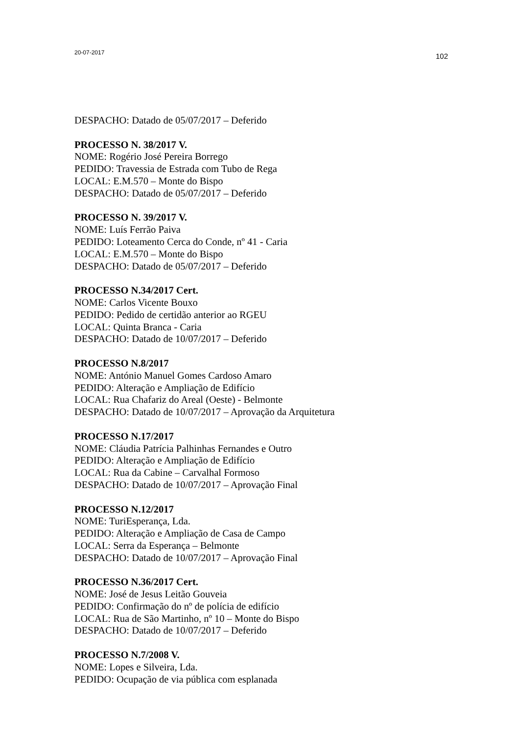20-07-2017 102
DESPACHO: Datado de 05/07/2017 – Deferido
PROCESSO N. 38/2017 V.
NOME: Rogério José Pereira Borrego
PEDIDO: Travessia de Estrada com Tubo de Rega
LOCAL: E.M.570 – Monte do Bispo
DESPACHO: Datado de 05/07/2017 – Deferido
PROCESSO N. 39/2017 V.
NOME: Luís Ferrão Paiva
PEDIDO: Loteamento Cerca do Conde, nº 41 - Caria
LOCAL: E.M.570 – Monte do Bispo
DESPACHO: Datado de 05/07/2017 – Deferido
PROCESSO N.34/2017 Cert.
NOME: Carlos Vicente Bouxo
PEDIDO: Pedido de certidão anterior ao RGEU
LOCAL: Quinta Branca - Caria
DESPACHO: Datado de 10/07/2017 – Deferido
PROCESSO N.8/2017
NOME: António Manuel Gomes Cardoso Amaro
PEDIDO: Alteração e Ampliação de Edifício
LOCAL: Rua Chafariz do Areal (Oeste) - Belmonte
DESPACHO: Datado de 10/07/2017 – Aprovação da Arquitetura
PROCESSO N.17/2017
NOME: Cláudia Patrícia Palhinhas Fernandes e Outro
PEDIDO: Alteração e Ampliação de Edifício
LOCAL: Rua da Cabine – Carvalhal Formoso
DESPACHO: Datado de 10/07/2017 – Aprovação Final
PROCESSO N.12/2017
NOME: TuriEsperança, Lda.
PEDIDO: Alteração e Ampliação de Casa de Campo
LOCAL: Serra da Esperança – Belmonte
DESPACHO: Datado de 10/07/2017 – Aprovação Final
PROCESSO N.36/2017 Cert.
NOME: José de Jesus Leitão Gouveia
PEDIDO: Confirmação do nº de polícia de edifício
LOCAL: Rua de São Martinho, nº 10 – Monte do Bispo
DESPACHO: Datado de 10/07/2017 – Deferido
PROCESSO N.7/2008 V.
NOME: Lopes e Silveira, Lda.
PEDIDO: Ocupação de via pública com esplanada